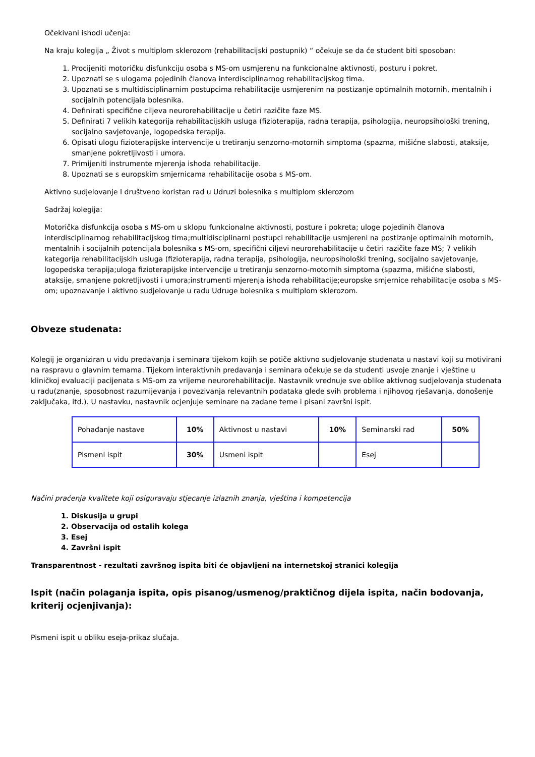Očekivani ishodi učenja:
Na kraju kolegija „ Život s multiplom sklerozom (rehabilitacijski postupnik) “ očekuje se da će student biti sposoban:
1. Procijeniti motoričku disfunkciju osoba s MS-om usmjerenu na funkcionalne aktivnosti, posturu i pokret.
2. Upoznati se s ulogama pojedinih članova interdisciplinarnog rehabilitacijskog tima.
3. Upoznati se s multidisciplinarnim postupcima rehabilitacije usmjerenim na postizanje optimalnih motornih, mentalnih i socijalnih potencijala bolesnika.
4. Definirati specifične ciljeva neurorehabilitacije u četiri razičite faze MS.
5. Definirati 7 velikih kategorija rehabilitacijskih usluga (fizioterapija, radna terapija, psihologija, neuropsihološki trening, socijalno savjetovanje, logopedska terapija.
6. Opisati ulogu fizioterapijske intervencije u tretiranju senzorno-motornih simptoma (spazma, mišićne slabosti, ataksije, smanjene pokretljivosti i umora.
7. Primijeniti instrumente mjerenja ishoda rehabilitacije.
8. Upoznati se s europskim smjernicama rehabilitacije osoba s MS-om.
Aktivno sudjelovanje I društveno koristan rad u Udruzi bolesnika s multiplom sklerozom
Sadržaj kolegija:
Motorička disfunkcija osoba s MS-om u sklopu funkcionalne aktivnosti, posture i pokreta; uloge pojedinih članova interdisciplinarnog rehabilitacijskog tima;multidisciplinarni postupci rehabilitacije usmjereni na postizanje optimalnih motornih, mentalnih i socijalnih potencijala bolesnika s MS-om, specifični ciljevi neurorehabilitacije u četiri razičite faze MS; 7 velikih kategorija rehabilitacijskih usluga (fizioterapija, radna terapija, psihologija, neuropsihološki trening, socijalno savjetovanje, logopedska terapija;uloga fizioterapijske intervencije u tretiranju senzorno-motornih simptoma (spazma, mišićne slabosti, ataksije, smanjene pokretljivosti i umora;instrumenti mjerenja ishoda rehabilitacije;europske smjernice rehabilitacije osoba s MS-om; upoznavanje i aktivno sudjelovanje u radu Udruge bolesnika s multiplom sklerozom.
Obveze studenata:
Kolegij je organiziran u vidu predavanja i seminara tijekom kojih se potiče aktivno sudjelovanje studenata u nastavi koji su motivirani na raspravu o glavnim temama. Tijekom interaktivnih predavanja i seminara očekuje se da studenti usvoje znanje i vještine u kliničkoj evaluaciji pacijenata s MS-om za vrijeme neurorehabilitacije. Nastavnik vrednuje sve oblike aktivnog sudjelovanja studenata u radu(znanje, sposobnost razumijevanja i povezivanja relevantnih podataka glede svih problema i njihovog rješavanja, donošenje zaključaka, itd.). U nastavku, nastavnik ocjenjuje seminare na zadane teme i pisani završni ispit.
| Pohađanje nastave | 10% | Aktivnost u nastavi | 10% | Seminarski rad | 50% |
| Pismeni ispit | 30% | Usmeni ispit | | Esej | |
Načini praćenja kvalitete koji osiguravaju stjecanje izlaznih znanja, vještina i kompetencija
1. Diskusija u grupi
2. Observacija od ostalih kolega
3. Esej
4. Završni ispit
Transparentnost - rezultati završnog ispita biti će objavljeni na internetskoj stranici kolegija
Ispit (način polaganja ispita, opis pisanog/usmenog/praktičnog dijela ispita, način bodovanja, kriterij ocjenjivanja):
Pismeni ispit u obliku eseja-prikaz slučaja.